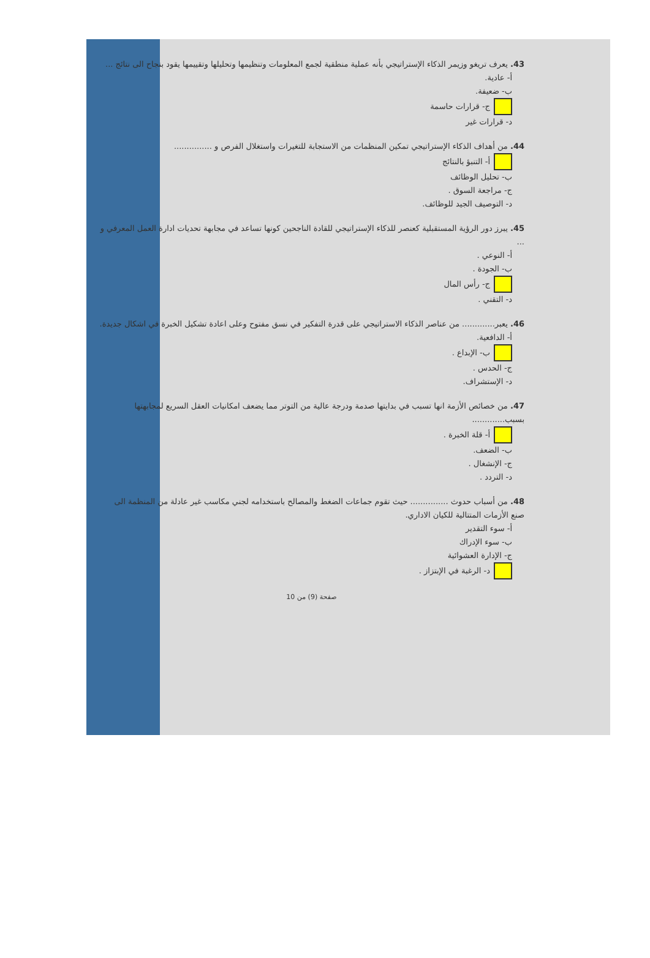43. يعرف تريغو وزيمر الذكاء الإستراتيجي بأنه عملية منطقية لجمع المعلومات وتنظيمها وتحليلها وتقييمها يقود بنجاح الى نتائج ...
أ- عادية.
ب- ضعيفة.
ج- قرارات حاسمة
د- قرارات غير
44. من أهداف الذكاء الإستراتيجي تمكين المنظمات من الاستجابة للتغيرات واستغلال الفرص و ...............
أ- التنبؤ بالنتائج
ب- تحليل الوظائف
ج- مراجعة السوق .
د- التوصيف الجيد للوظائف.
45. يبرز دور الرؤية المستقبلية كعنصر للذكاء الإستراتيجي للقادة الناجحين كونها تساعد في مجابهة تحديات ادارة العمل المعرفي و ...
أ- النوعي .
ب- الجودة .
ج- رأس المال
د- التقني .
46. يعبر............. من عناصر الذكاء الاستراتيجي على قدرة التفكير في نسق مفتوح وعلى اعادة تشكيل الخبرة في اشكال جديدة.
أ- الدافعية.
ب- الإبداع .
ج- الحدس .
د- الإستشراف.
47. من خصائص الأزمة انها تسبب في بدايتها صدمة ودرجة عالية من التوتر مما يضعف امكانيات العقل السريع لمجابهتها بسبب.............
أ- قلة الخبرة .
ب- الضعف.
ج- الإنشغال .
د- التردد .
48. من أسباب حدوث ............... حيث تقوم جماعات الضغط والمصالح باستخدامه لجني مكاسب غير عادلة من المنظمة الى صنع الأزمات المتتالية للكيان الاداري.
أ- سوء التقدير
ب- سوء الإدراك
ج- الإدارة العشوائية
د- الرغبة في الإبتزاز .
صفحة (9) من 10